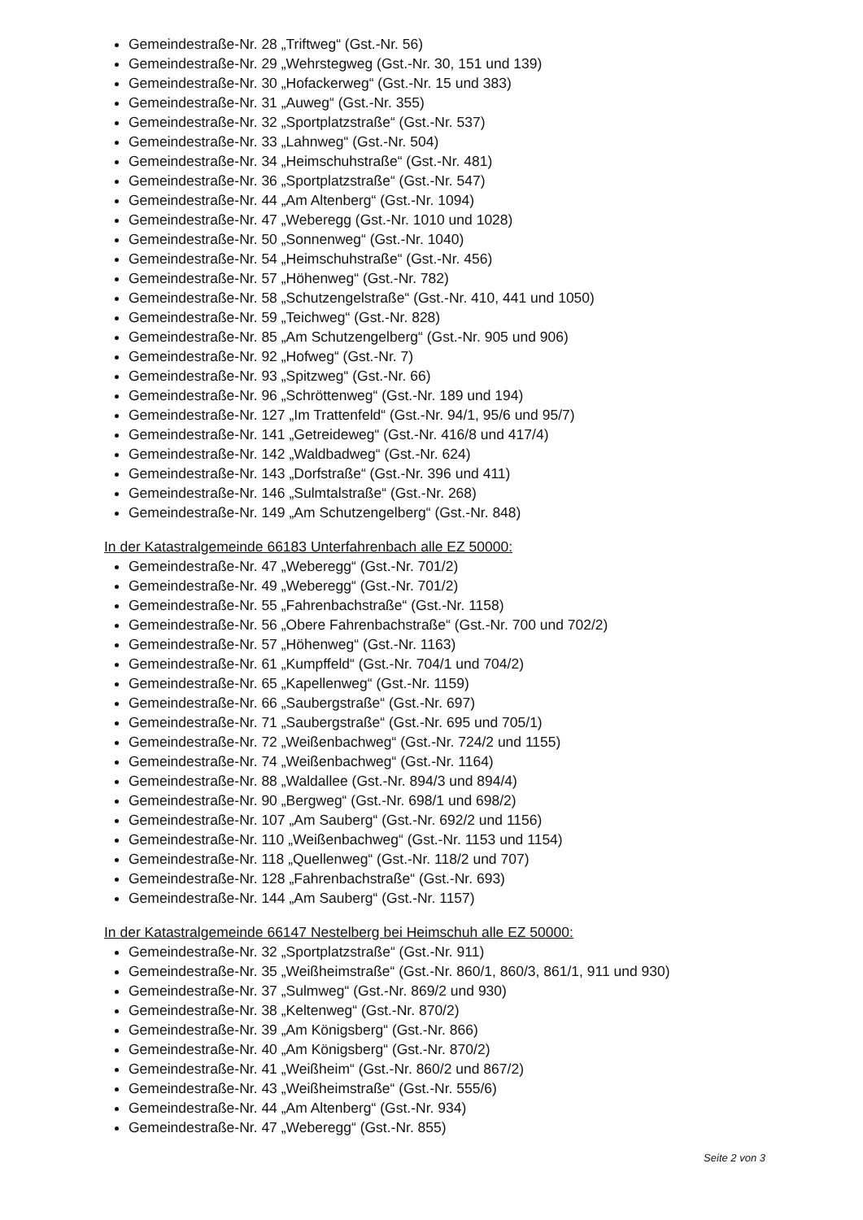Gemeindestraße-Nr. 28 „Triftweg“ (Gst.-Nr. 56)
Gemeindestraße-Nr. 29 „Wehrstegweg (Gst.-Nr. 30, 151 und 139)
Gemeindestraße-Nr. 30 „Hofackerweg“ (Gst.-Nr. 15 und 383)
Gemeindestraße-Nr. 31 „Auweg“ (Gst.-Nr. 355)
Gemeindestraße-Nr. 32 „Sportplatzstraße“ (Gst.-Nr. 537)
Gemeindestraße-Nr. 33 „Lahnweg“ (Gst.-Nr. 504)
Gemeindestraße-Nr. 34 „Heimschuhstraße“ (Gst.-Nr. 481)
Gemeindestraße-Nr. 36 „Sportplatzstraße“ (Gst.-Nr. 547)
Gemeindestraße-Nr. 44 „Am Altenberg“ (Gst.-Nr. 1094)
Gemeindestraße-Nr. 47 „Weberegg (Gst.-Nr. 1010 und 1028)
Gemeindestraße-Nr. 50 „Sonnenweg“ (Gst.-Nr. 1040)
Gemeindestraße-Nr. 54 „Heimschuhstraße“ (Gst.-Nr. 456)
Gemeindestraße-Nr. 57 „Höhenweg“ (Gst.-Nr. 782)
Gemeindestraße-Nr. 58 „Schutzengelstraße“ (Gst.-Nr. 410, 441 und 1050)
Gemeindestraße-Nr. 59 „Teichweg“ (Gst.-Nr. 828)
Gemeindestraße-Nr. 85 „Am Schutzengelberg“ (Gst.-Nr. 905 und 906)
Gemeindestraße-Nr. 92 „Hofweg“ (Gst.-Nr. 7)
Gemeindestraße-Nr. 93 „Spitzweg“ (Gst.-Nr. 66)
Gemeindestraße-Nr. 96 „Schröttenweg“ (Gst.-Nr. 189 und 194)
Gemeindestraße-Nr. 127 „Im Trattenfeld“ (Gst.-Nr. 94/1, 95/6 und 95/7)
Gemeindestraße-Nr. 141 „Getreideweg“ (Gst.-Nr. 416/8 und 417/4)
Gemeindestraße-Nr. 142 „Waldbadweg“ (Gst.-Nr. 624)
Gemeindestraße-Nr. 143 „Dorfstraße“ (Gst.-Nr. 396 und 411)
Gemeindestraße-Nr. 146 „Sulmtalstraße“ (Gst.-Nr. 268)
Gemeindestraße-Nr. 149 „Am Schutzengelberg“ (Gst.-Nr. 848)
In der Katastralgemeinde 66183 Unterfahrenbach alle EZ 50000:
Gemeindestraße-Nr. 47 „Weberegg“ (Gst.-Nr. 701/2)
Gemeindestraße-Nr. 49 „Weberegg“ (Gst.-Nr. 701/2)
Gemeindestraße-Nr. 55 „Fahrenbachstraße“ (Gst.-Nr. 1158)
Gemeindestraße-Nr. 56 „Obere Fahrenbachstraße“ (Gst.-Nr. 700 und 702/2)
Gemeindestraße-Nr. 57 „Höhenweg“ (Gst.-Nr. 1163)
Gemeindestraße-Nr. 61 „Kumpffeld“ (Gst.-Nr. 704/1 und 704/2)
Gemeindestraße-Nr. 65 „Kapellenweg“ (Gst.-Nr. 1159)
Gemeindestraße-Nr. 66 „Saubergstraße“ (Gst.-Nr. 697)
Gemeindestraße-Nr. 71 „Saubergstraße“ (Gst.-Nr. 695 und 705/1)
Gemeindestraße-Nr. 72 „Weißenbachweg“ (Gst.-Nr. 724/2 und 1155)
Gemeindestraße-Nr. 74 „Weißenbachweg“ (Gst.-Nr. 1164)
Gemeindestraße-Nr. 88 „Waldallee (Gst.-Nr. 894/3 und 894/4)
Gemeindestraße-Nr. 90 „Bergweg“ (Gst.-Nr. 698/1 und 698/2)
Gemeindestraße-Nr. 107 „Am Sauberg“ (Gst.-Nr. 692/2 und 1156)
Gemeindestraße-Nr. 110 „Weißenbachweg“ (Gst.-Nr. 1153 und 1154)
Gemeindestraße-Nr. 118 „Quellenweg“ (Gst.-Nr. 118/2 und 707)
Gemeindestraße-Nr. 128 „Fahrenbachstraße“ (Gst.-Nr. 693)
Gemeindestraße-Nr. 144 „Am Sauberg“ (Gst.-Nr. 1157)
In der Katastralgemeinde 66147 Nestelberg bei Heimschuh alle EZ 50000:
Gemeindestraße-Nr. 32 „Sportplatzstraße“ (Gst.-Nr. 911)
Gemeindestraße-Nr. 35 „Weißheimstraße“ (Gst.-Nr. 860/1, 860/3, 861/1, 911 und 930)
Gemeindestraße-Nr. 37 „Sulmweg“ (Gst.-Nr. 869/2 und 930)
Gemeindestraße-Nr. 38 „Keltenweg“ (Gst.-Nr. 870/2)
Gemeindestraße-Nr. 39 „Am Königsberg“ (Gst.-Nr. 866)
Gemeindestraße-Nr. 40 „Am Königsberg“ (Gst.-Nr. 870/2)
Gemeindestraße-Nr. 41 „Weißheim“ (Gst.-Nr. 860/2 und 867/2)
Gemeindestraße-Nr. 43 „Weißheimstraße“ (Gst.-Nr. 555/6)
Gemeindestraße-Nr. 44 „Am Altenberg“ (Gst.-Nr. 934)
Gemeindestraße-Nr. 47 „Weberegg“ (Gst.-Nr. 855)
Seite 2 von 3